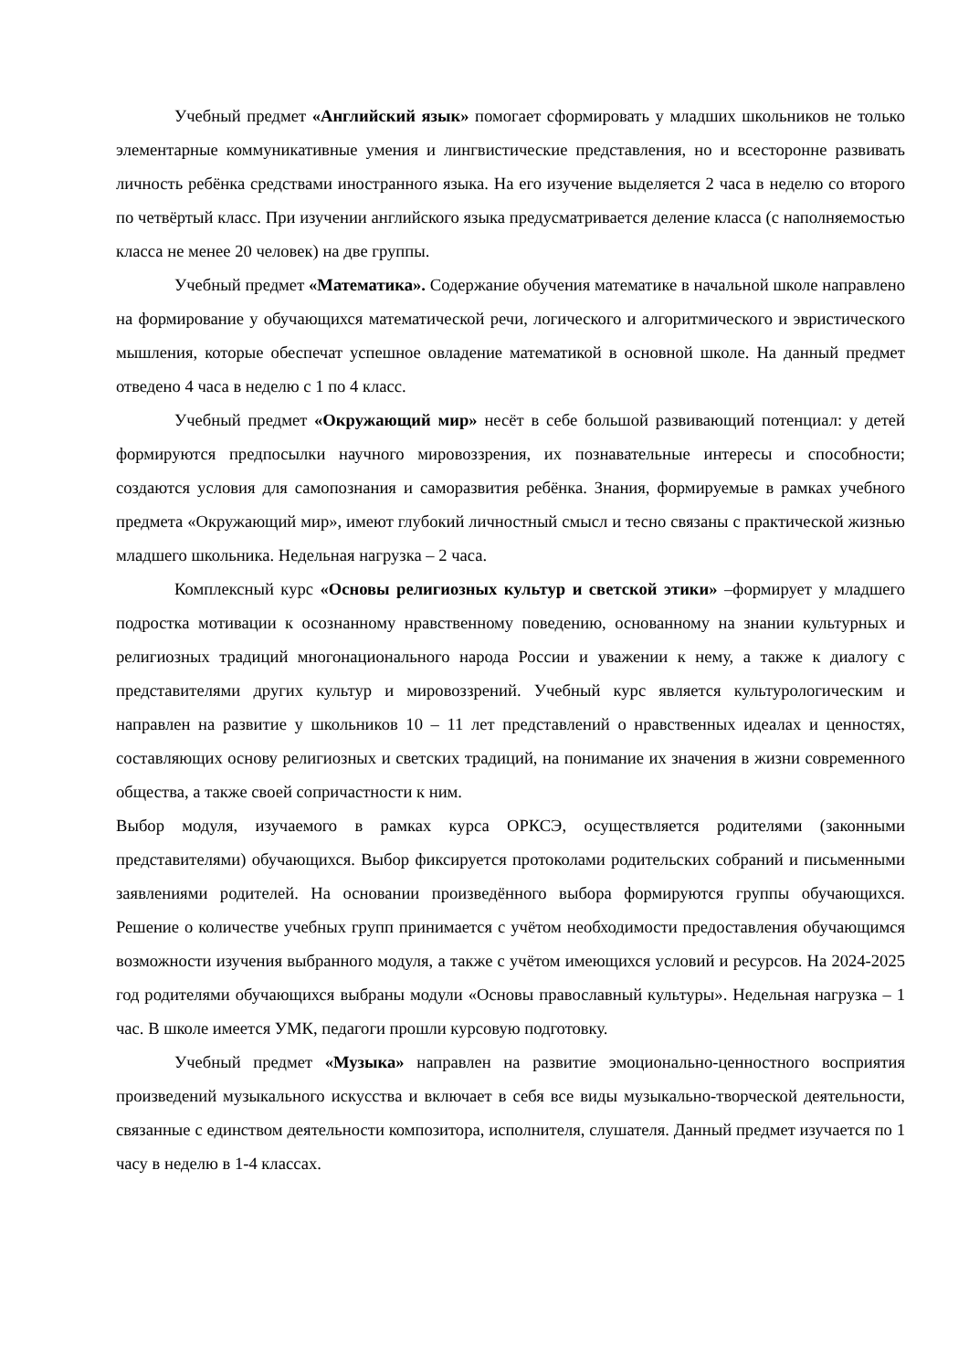Учебный предмет «Английский язык» помогает сформировать у младших школьников не только элементарные коммуникативные умения и лингвистические представления, но и всесторонне развивать личность ребёнка средствами иностранного языка. На его изучение выделяется 2 часа в неделю со второго по четвёртый класс. При изучении английского языка предусматривается деление класса (с наполняемостью класса не менее 20 человек) на две группы.
Учебный предмет «Математика». Содержание обучения математике в начальной школе направлено на формирование у обучающихся математической речи, логического и алгоритмического и эвристического мышления, которые обеспечат успешное овладение математикой в основной школе. На данный предмет отведено 4 часа в неделю с 1 по 4 класс.
Учебный предмет «Окружающий мир» несёт в себе большой развивающий потенциал: у детей формируются предпосылки научного мировоззрения, их познавательные интересы и способности; создаются условия для самопознания и саморазвития ребёнка. Знания, формируемые в рамках учебного предмета «Окружающий мир», имеют глубокий личностный смысл и тесно связаны с практической жизнью младшего школьника. Недельная нагрузка – 2 часа.
Комплексный курс «Основы религиозных культур и светской этики» –формирует у младшего подростка мотивации к осознанному нравственному поведению, основанному на знании культурных и религиозных традиций многонационального народа России и уважении к нему, а также к диалогу с представителями других культур и мировоззрений. Учебный курс является культурологическим и направлен на развитие у школьников 10 – 11 лет представлений о нравственных идеалах и ценностях, составляющих основу религиозных и светских традиций, на понимание их значения в жизни современного общества, а также своей сопричастности к ним.
Выбор модуля, изучаемого в рамках курса ОРКСЭ, осуществляется родителями (законными представителями) обучающихся. Выбор фиксируется протоколами родительских собраний и письменными заявлениями родителей. На основании произведённого выбора формируются группы обучающихся. Решение о количестве учебных групп принимается с учётом необходимости предоставления обучающимся возможности изучения выбранного модуля, а также с учётом имеющихся условий и ресурсов. На 2024-2025 год родителями обучающихся выбраны модули «Основы православный культуры». Недельная нагрузка – 1 час. В школе имеется УМК, педагоги прошли курсовую подготовку.
Учебный предмет «Музыка» направлен на развитие эмоционально-ценностного восприятия произведений музыкального искусства и включает в себя все виды музыкально-творческой деятельности, связанные с единством деятельности композитора, исполнителя, слушателя. Данный предмет изучается по 1 часу в неделю в 1-4 классах.